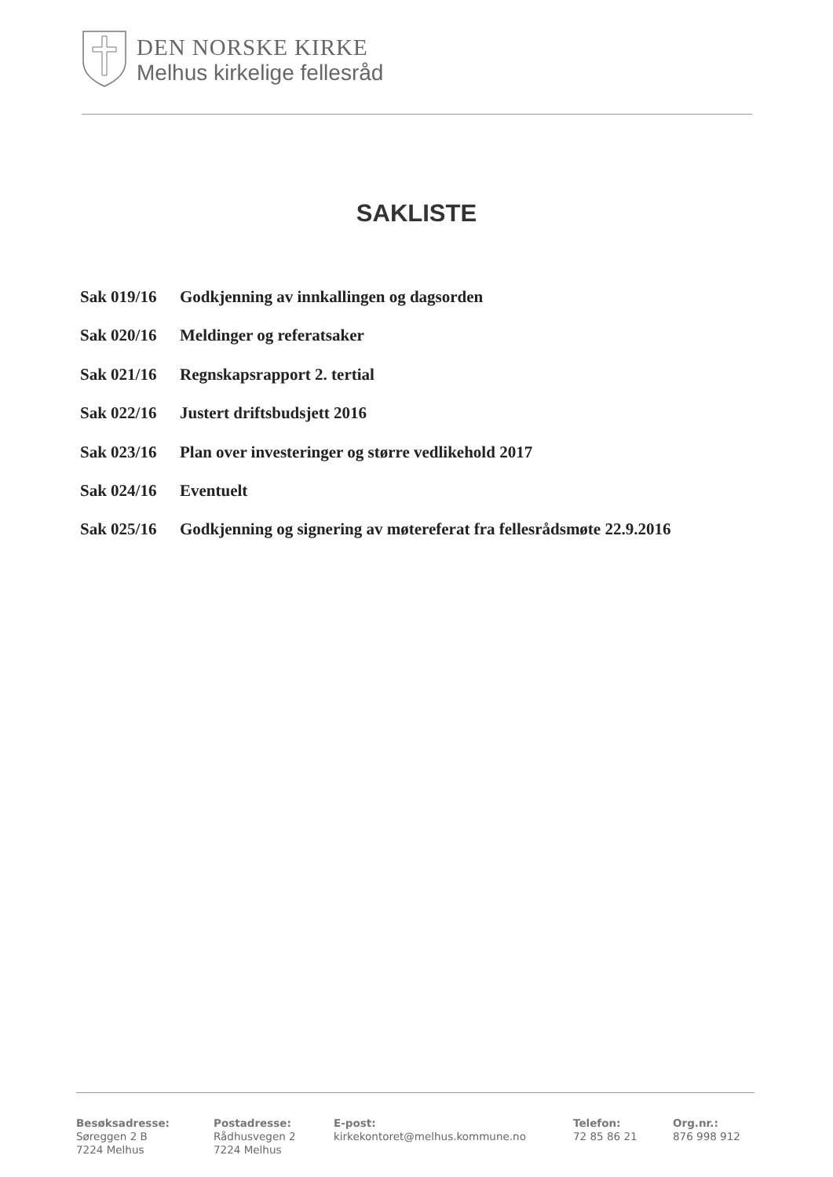DEN NORSKE KIRKE
Melhus kirkelige fellesråd
SAKLISTE
Sak 019/16 Godkjenning av innkallingen og dagsorden
Sak 020/16 Meldinger og referatsaker
Sak 021/16 Regnskapsrapport 2. tertial
Sak 022/16 Justert driftsbudsjett 2016
Sak 023/16 Plan over investeringer og større vedlikehold 2017
Sak 024/16 Eventuelt
Sak 025/16 Godkjenning og signering av møtereferat fra fellesrådsmøte 22.9.2016
Besøksadresse:
Søreggen 2 B
7224 Melhus
Postadresse:
Rådhusvegen 2
7224 Melhus
E-post:
kirkekontoret@melhus.kommune.no
Telefon:
72 85 86 21
Org.nr.:
876 998 912